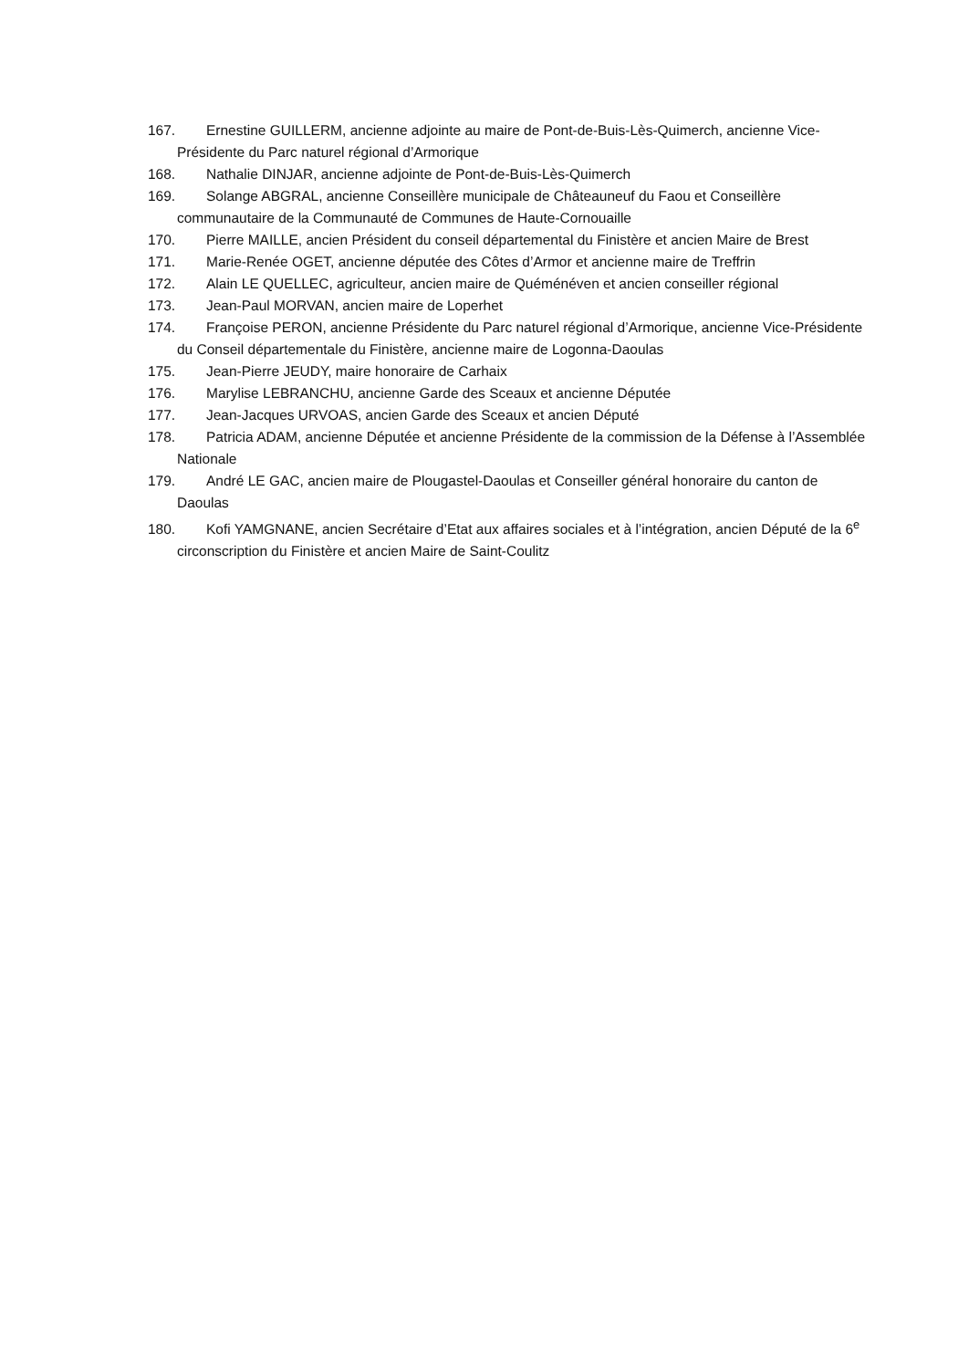167. Ernestine GUILLERM, ancienne adjointe au maire de Pont-de-Buis-Lès-Quimerch, ancienne Vice-Présidente du Parc naturel régional d’Armorique
168. Nathalie DINJAR, ancienne adjointe de Pont-de-Buis-Lès-Quimerch
169. Solange ABGRAL, ancienne Conseillère municipale de Châteauneuf du Faou et Conseillère communautaire de la Communauté de Communes de Haute-Cornouaille
170. Pierre MAILLE, ancien Président du conseil départemental du Finistère et ancien Maire de Brest
171. Marie-Renée OGET, ancienne députée des Côtes d’Armor et ancienne maire de Treffrin
172. Alain LE QUELLEC, agriculteur, ancien maire de Quéménéven et ancien conseiller régional
173. Jean-Paul MORVAN, ancien maire de Loperhet
174. Françoise PERON, ancienne Présidente du Parc naturel régional d’Armorique, ancienne Vice-Présidente du Conseil départementale du Finistère, ancienne maire de Logonna-Daoulas
175. Jean-Pierre JEUDY, maire honoraire de Carhaix
176. Marylise LEBRANCHU, ancienne Garde des Sceaux et ancienne Députée
177. Jean-Jacques URVOAS, ancien Garde des Sceaux et ancien Député
178. Patricia ADAM, ancienne Députée et ancienne Présidente de la commission de la Défense à l’Assemblée Nationale
179. André LE GAC, ancien maire de Plougastel-Daoulas et Conseiller général honoraire du canton de Daoulas
180. Kofi YAMGNANE, ancien Secrétaire d’Etat aux affaires sociales et à l’intégration, ancien Député de la 6<sup>e</sup> circonscription du Finistère et ancien Maire de Saint-Coulitz